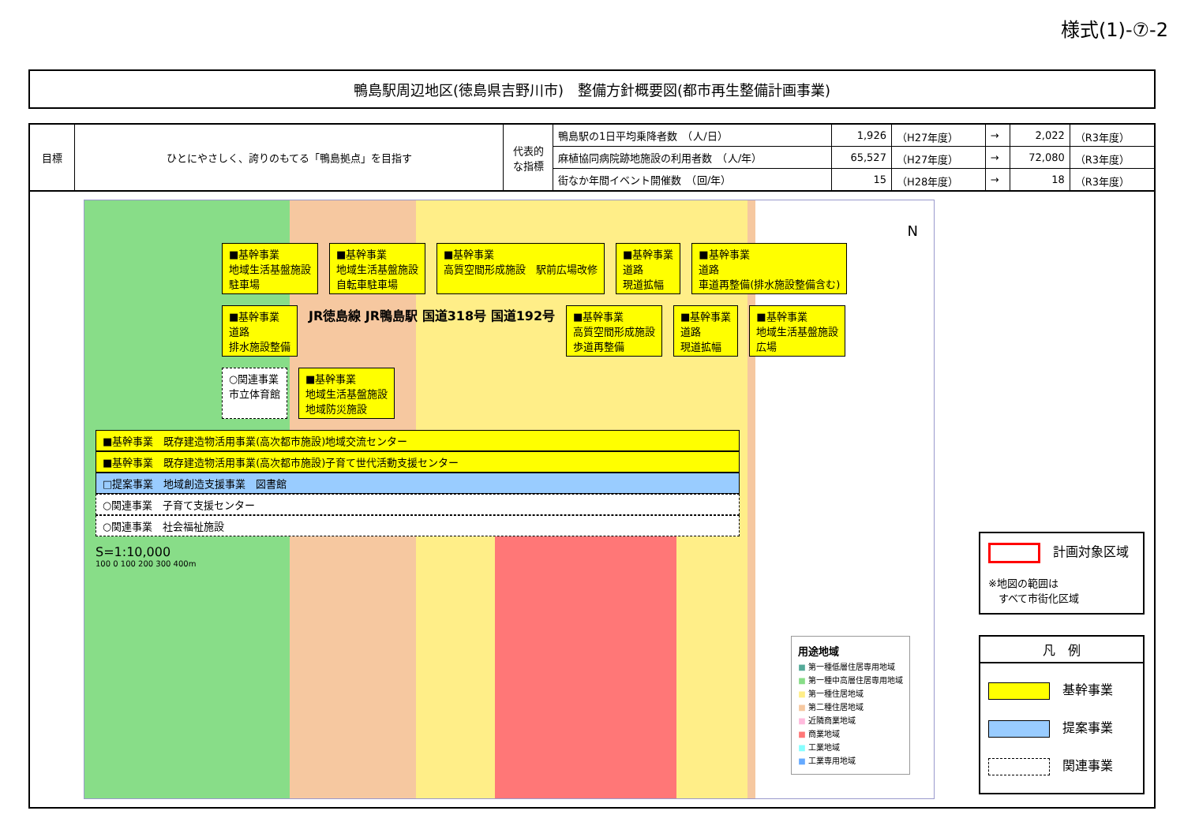様式(1)-⑦-2
鴨島駅周辺地区(徳島県吉野川市)　整備方針概要図(都市再生整備計画事業)
| 目標 | ひとにやさしく、誇りのもてる「鴨島拠点」を目指す | 代表的な指標 | 鴨島駅の1日平均乗降者数 （人/日） | 1,926 | （H27年度） | → | 2,022 | （R3年度） |
| | | | 麻植協同病院跡地施設の利用者数 （人/年） | 65,527 | （H27年度） | → | 72,080 | （R3年度） |
| | | | 街なか年間イベント開催数 （回/年） | 15 | （H28年度） | → | 18 | （R3年度） |
■基幹事業
地域生活基盤施設
駐車場
■基幹事業
地域生活基盤施設
自転車駐車場
■基幹事業
高質空間形成施設　駅前広場改修
■基幹事業
道路
現道拡幅
■基幹事業
道路
車道再整備(排水施設整備含む)
■基幹事業
道路
排水施設整備
JR徳島線 JR鴨島駅 国道318号 国道192号
■基幹事業
高質空間形成施設
歩道再整備
■基幹事業
道路
現道拡幅
■基幹事業
地域生活基盤施設
広場
○関連事業
市立体育館
■基幹事業
地域生活基盤施設
地域防災施設
■基幹事業　既存建造物活用事業(高次都市施設)地域交流センター
■基幹事業　既存建造物活用事業(高次都市施設)子育て世代活動支援センター
□提案事業　地域創造支援事業　図書館
○関連事業　子育て支援センター
○関連事業　社会福祉施設
S=1:10,000
100 0 100 200 300 400m
N
用途地域
■ 第一種低層住居専用地域
■ 第一種中高層住居専用地域
■ 第一種住居地域
■ 第二種住居地域
■ 近隣商業地域
■ 商業地域
■ 工業地域
■ 工業専用地域
計画対象区域
※地図の範囲は
　すべて市街化区域
凡　例
基幹事業
提案事業
関連事業